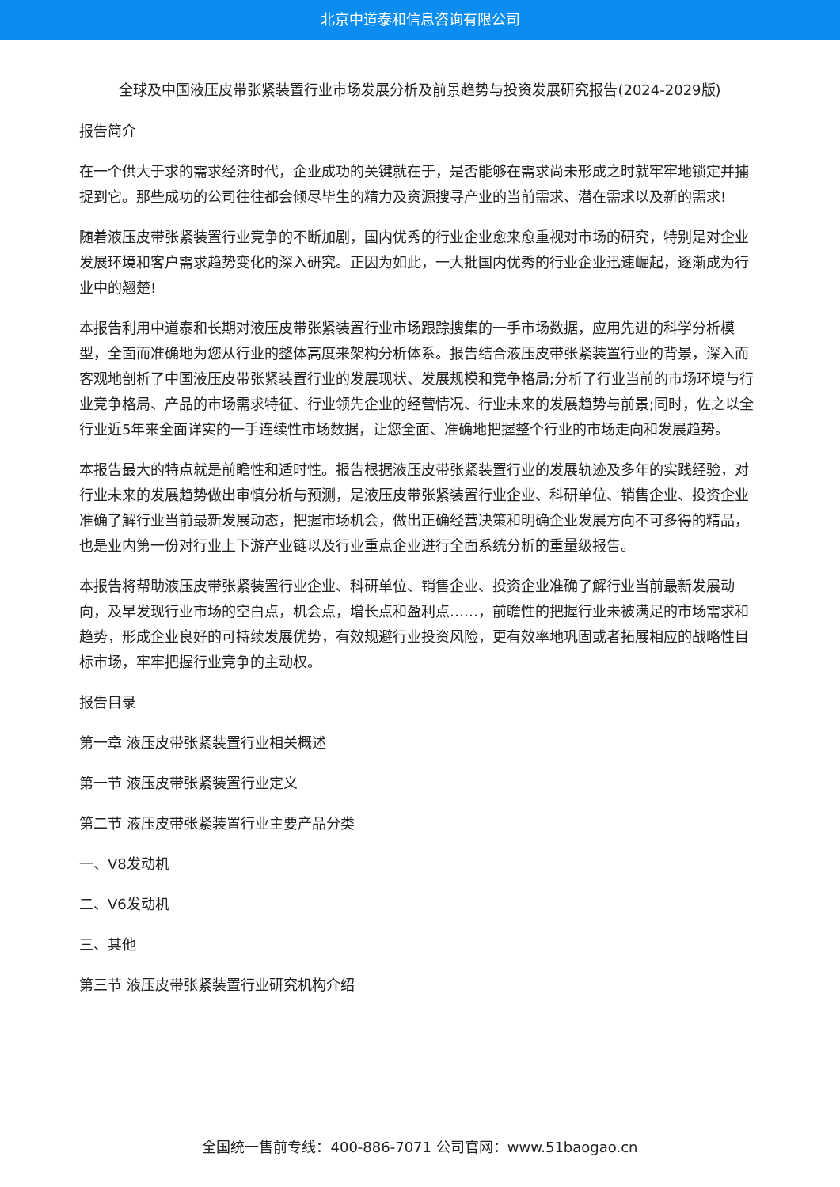北京中道泰和信息咨询有限公司
全球及中国液压皮带张紧装置行业市场发展分析及前景趋势与投资发展研究报告(2024-2029版)
报告简介
在一个供大于求的需求经济时代，企业成功的关键就在于，是否能够在需求尚未形成之时就牢牢地锁定并捕捉到它。那些成功的公司往往都会倾尽毕生的精力及资源搜寻产业的当前需求、潜在需求以及新的需求!
随着液压皮带张紧装置行业竞争的不断加剧，国内优秀的行业企业愈来愈重视对市场的研究，特别是对企业发展环境和客户需求趋势变化的深入研究。正因为如此，一大批国内优秀的行业企业迅速崛起，逐渐成为行业中的翘楚!
本报告利用中道泰和长期对液压皮带张紧装置行业市场跟踪搜集的一手市场数据，应用先进的科学分析模型，全面而准确地为您从行业的整体高度来架构分析体系。报告结合液压皮带张紧装置行业的背景，深入而客观地剖析了中国液压皮带张紧装置行业的发展现状、发展规模和竞争格局;分析了行业当前的市场环境与行业竞争格局、产品的市场需求特征、行业领先企业的经营情况、行业未来的发展趋势与前景;同时，佐之以全行业近5年来全面详实的一手连续性市场数据，让您全面、准确地把握整个行业的市场走向和发展趋势。
本报告最大的特点就是前瞻性和适时性。报告根据液压皮带张紧装置行业的发展轨迹及多年的实践经验，对行业未来的发展趋势做出审慎分析与预测，是液压皮带张紧装置行业企业、科研单位、销售企业、投资企业准确了解行业当前最新发展动态，把握市场机会，做出正确经营决策和明确企业发展方向不可多得的精品，也是业内第一份对行业上下游产业链以及行业重点企业进行全面系统分析的重量级报告。
本报告将帮助液压皮带张紧装置行业企业、科研单位、销售企业、投资企业准确了解行业当前最新发展动向，及早发现行业市场的空白点，机会点，增长点和盈利点……，前瞻性的把握行业未被满足的市场需求和趋势，形成企业良好的可持续发展优势，有效规避行业投资风险，更有效率地巩固或者拓展相应的战略性目标市场，牢牢把握行业竞争的主动权。
报告目录
第一章 液压皮带张紧装置行业相关概述
第一节 液压皮带张紧装置行业定义
第二节 液压皮带张紧装置行业主要产品分类
一、V8发动机
二、V6发动机
三、其他
第三节 液压皮带张紧装置行业研究机构介绍
全国统一售前专线：400-886-7071 公司官网：www.51baogao.cn